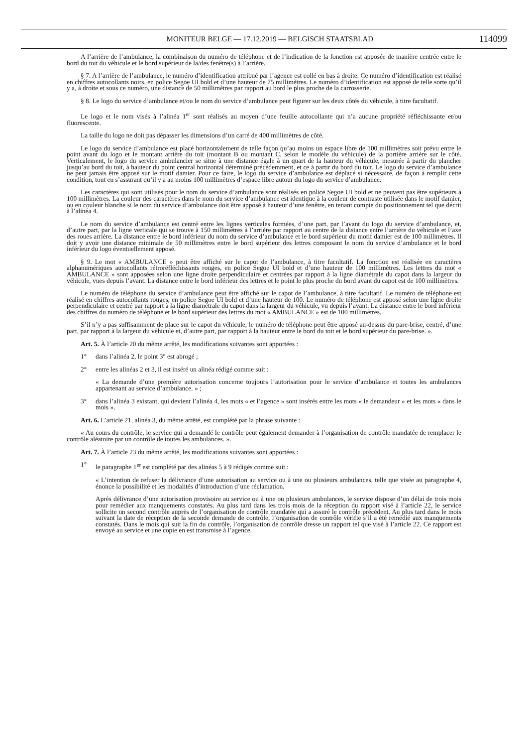MONITEUR BELGE — 17.12.2019 — BELGISCH STAATSBLAD 114099
A l’arrière de l’ambulance, la combinaison du numéro de téléphone et de l’indication de la fonction est apposée de manière centrée entre le bord du toit du véhicule et le bord supérieur de la/des fenêtre(s) à l’arrière.
§ 7. A l’arrière de l’ambulance, le numéro d’identification attribué par l’agence est collé en bas à droite. Ce numéro d’identification est réalisé en chiffres autocollants noirs, en police Segoe UI bold et d’une hauteur de 75 millimètres. Le numéro d’identification est apposé de telle sorte qu’il y a, à droite et sous ce numéro, une distance de 50 millimètres par rapport au bord le plus proche de la carrosserie.
§ 8. Le logo du service d’ambulance et/ou le nom du service d’ambulance peut figurer sur les deux côtés du véhicule, à titre facultatif.
Le logo et le nom visés à l’alinéa 1<sup>er</sup> sont réalisés au moyen d’une feuille autocollante qui n’a aucune propriété réfléchissante et/ou fluorescente.
La taille du logo ne doit pas dépasser les dimensions d’un carré de 400 millimètres de côté.
Le logo du service d’ambulance est placé horizontalement de telle façon qu’au moins un espace libre de 100 millimètres soit prévu entre le point avant du logo et le montant arrière du toit (montant B ou montant C, selon le modèle du véhicule) de la portière arrière sur le côté. Verticalement, le logo du service ambulancier se situe à une distance égale à un quart de la hauteur du véhicule, mesurée à partir du plancher jusqu’au bord du toit, à hauteur du point central horizontal déterminé précédemment, et ce à partir du bord du toit. Le logo du service d’ambulance ne peut jamais être apposé sur le motif damier. Pour ce faire, le logo du service d’ambulance est déplacé si nécessaire, de façon à remplir cette condition, tout en s’assurant qu’il y a au moins 100 millimètres d’espace libre autour du logo du service d’ambulance.
Les caractères qui sont utilisés pour le nom du service d’ambulance sont réalisés en police Segoe UI bold et ne peuvent pas être supérieurs à 100 millimètres. La couleur des caractères dans le nom du service d’ambulance est identique à la couleur de contraste utilisée dans le motif damier, ou en couleur blanche si le nom du service d’ambulance doit être apposé à hauteur d’une fenêtre, en tenant compte du positionnement tel que décrit à l’alinéa 4.
Le nom du service d’ambulance est centré entre les lignes verticales formées, d’une part, par l’avant du logo du service d’ambulance, et, d’autre part, par la ligne verticale qui se trouve à 150 millimètres à l’arrière par rapport au centre de la distance entre l’arrière du véhicule et l’axe des roues arrière. La distance entre le bord inférieur du nom du service d’ambulance et le bord supérieur du motif damier est de 100 millimètres. Il doit y avoir une distance minimale de 50 millimètres entre le bord supérieur des lettres composant le nom du service d’ambulance et le bord inférieur du logo éventuellement apposé.
§ 9. Le mot « AMBULANCE » peut être affiché sur le capot de l’ambulance, à titre facultatif. La fonction est réalisée en caractères alphanumériques autocollants rétroréfléchissants rouges, en police Segoe UI bold et d’une hauteur de 100 millimètres. Les lettres du mot « AMBULANCE » sont apposées selon une ligne droite perpendiculaire et centrées par rapport à la ligne diamétrale du capot dans la largeur du véhicule, vues depuis l’avant. La distance entre le bord inférieur des lettres et le point le plus proche du bord avant du capot est de 100 millimètres.
Le numéro de téléphone du service d’ambulance peut être affiché sur le capot de l’ambulance, à titre facultatif. Le numéro de téléphone est réalisé en chiffres autocollants rouges, en police Segoe UI bold et d’une hauteur de 100. Le numéro de téléphone est apposé selon une ligne droite perpendiculaire et centré par rapport à la ligne diamétrale du capot dans la largeur du véhicule, vu depuis l’avant. La distance entre le bord inférieur des chiffres du numéro de téléphone et le bord supérieur des lettres du mot « AMBULANCE » est de 100 millimètres.
S’il n’y a pas suffisamment de place sur le capot du véhicule, le numéro de téléphone peut être apposé au-dessus du pare-brise, centré, d’une part, par rapport à la largeur du véhicule et, d’autre part, par rapport à la hauteur entre le bord du toit et le bord supérieur du pare-brise. ».
Art. 5. À l’article 20 du même arrêté, les modifications suivantes sont apportées :
1° dans l’alinéa 2, le point 3° est abrogé ;
2° entre les alinéas 2 et 3, il est inséré un alinéa rédigé comme suit :
« La demande d’une première autorisation concerne toujours l’autorisation pour le service d’ambulance et toutes les ambulances appartenant au service d’ambulance. » ;
3° dans l’alinéa 3 existant, qui devient l’alinéa 4, les mots « et l’agence » sont insérés entre les mots « le demandeur » et les mots « dans le mois ».
Art. 6. L’article 21, alinéa 3, du même arrêté, est complété par la phrase suivante :
« Au cours du contrôle, le service qui a demandé le contrôle peut également demander à l’organisation de contrôle mandatée de remplacer le contrôle aléatoire par un contrôle de toutes les ambulances. ».
Art. 7. À l’article 23 du même arrêté, les modifications suivantes sont apportées :
1° le paragraphe 1<sup>er</sup> est complété par des alinéas 5 à 9 rédigés comme suit :
« L’intention de refuser la délivrance d’une autorisation au service ou à une ou plusieurs ambulances, telle que visée au paragraphe 4, énonce la possibilité et les modalités d’introduction d’une réclamation.
Après délivrance d’une autorisation provisoire au service ou à une ou plusieurs ambulances, le service dispose d’un délai de trois mois pour remédier aux manquements constatés. Au plus tard dans les trois mois de la réception du rapport visé à l’article 22, le service sollicite un second contrôle auprès de l’organisation de contrôle mandatée qui a assuré le contrôle précédent. Au plus tard dans le mois suivant la date de réception de la seconde demande de contrôle, l’organisation de contrôle vérifie s’il a été remédié aux manquements constatés. Dans le mois qui suit la fin du contrôle, l’organisation de contrôle dresse un rapport tel que visé à l’article 22. Ce rapport est envoyé au service et une copie en est transmise à l’agence.